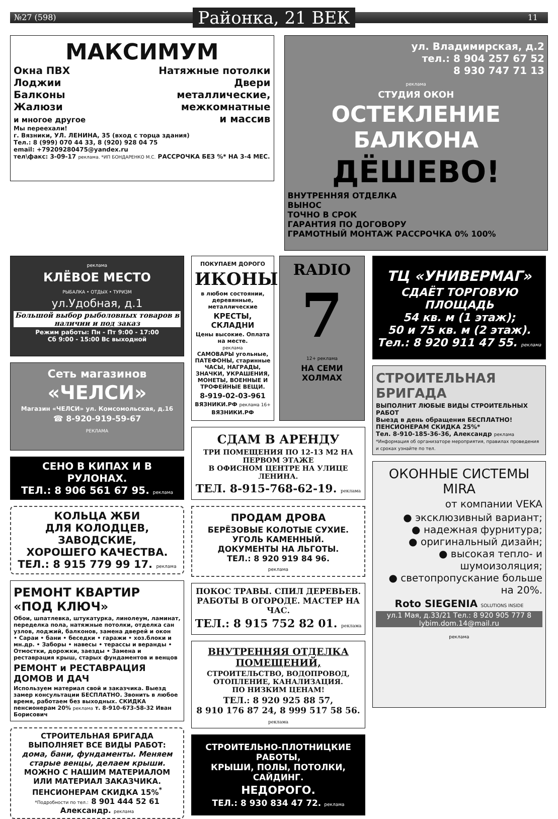№27 (598)
Районка, 21 ВЕК
11
МАКСИМУМ
Окна ПВХ
Лоджии
Балконы
Жалюзи
и многое другое
Натяжные потолки
Двери
металлические,
межкомнатные
и массив
Мы переехали!
г. Вязники, УЛ. ЛЕНИНА, 35 (вход с торца здания)
Тел.: 8 (999) 070 44 33, 8 (920) 928 04 75
email: +79209280475@yandex.ru
тел\факс: 3-09-17 реклама. *ИП БОНДАРЕНКО М.С. РАССРОЧКА БЕЗ %* НА 3-4 МЕС.
ул. Владимирская, д.2
тел.: 8 904 257 67 52
8 930 747 71 13
реклама
СТУДИЯ ОКОН
ОСТЕКЛЕНИЕ БАЛКОНА
ДЁШЕВО!
ВНУТРЕННЯЯ ОТДЕЛКА
ВЫНОС
ТОЧНО В СРОК
ГАРАНТИЯ ПО ДОГОВОРУ
ГРАМОТНЫЙ МОНТАЖ РАССРОЧКА 0% 100%
реклама
КЛЁВОЕ МЕСТО
РЫБАЛКА • ОТДЫХ • ТУРИЗМ
ул.Удобная, д.1
Большой выбор рыболовных товаров в наличии и под заказ
Режим работы: Пн - Пт 9:00 - 17:00
Сб 9:00 - 15:00 Вс выходной
Сеть магазинов
«ЧЕЛСИ»
Магазин «ЧЕЛСИ» ул. Комсомольская, д.16
☎ 8-920-919-59-67
РЕКЛАМА
СЕНО В КИПАХ И В РУЛОНАХ.
ТЕЛ.: 8 906 561 67 95. реклама
КОЛЬЦА ЖБИ
ДЛЯ КОЛОДЦЕВ, ЗАВОДСКИЕ,
ХОРОШЕГО КАЧЕСТВА.
ТЕЛ.: 8 915 779 99 17. реклама
РЕМОНТ КВАРТИР «ПОД КЛЮЧ»
Обои, шпатлевка, штукатурка, линолеум, ламинат, переделка пола, натяжные потолки, отделка сан узлов, лоджий, балконов, замена дверей и окон
• Сараи • бани • беседки • гаражи • хоз.блоки и мн.др. • Заборы • навесы • терассы и веранды • Отмостки, дорожки, заезды • Замена и реставрация крыш, старых фундаментов и венцов
РЕМОНТ и РЕСТАВРАЦИЯ ДОМОВ И ДАЧ
Используем материал свой и заказчика. Выезд замер консультации БЕСПЛАТНО. Звонить в любое время, работаем без выходных. СКИДКА пенсионерам 20% реклама т. 8-910-673-58-32 Иван Борисович
СТРОИТЕЛЬНАЯ БРИГАДА
ВЫПОЛНЯЕТ ВСЕ ВИДЫ РАБОТ:
дома, бани, фундаменты. Меняем старые венцы, делаем крыши.
МОЖНО С НАШИМ МАТЕРИАЛОМ ИЛИ МАТЕРИАЛ ЗАКАЗЧИКА.
ПЕНСИОНЕРАМ СКИДКА 15%<sup>*</sup>
*Подробности по тел.: 8 901 444 52 61
Александр. реклама
ПОКУПАЕМ ДОРОГО
ИКОНЫ
в любом состоянии, деревянные, металлические
КРЕСТЫ, СКЛАДНИ
Цены высокие. Оплата на месте.
реклама
САМОВАРЫ угольные, ПАТЕФОНЫ, старинные ЧАСЫ, НАГРАДЫ, ЗНАЧКИ, УКРАШЕНИЯ, МОНЕТЫ, ВОЕННЫЕ И ТРОФЕЙНЫЕ ВЕЩИ.
8-919-02-03-961
ВЯЗНИКИ.РФ реклама 16+
ВЯЗНИКИ.РФ
RADIO
7
12+ реклама
НА СЕМИ ХОЛМАХ
СДАМ В АРЕНДУ
ТРИ ПОМЕЩЕНИЯ ПО 12-13 М2 НА ПЕРВОМ ЭТАЖЕ
В ОФИСНОМ ЦЕНТРЕ НА УЛИЦЕ ЛЕНИНА.
ТЕЛ. 8-915-768-62-19. реклама
ПРОДАМ ДРОВА
БЕРЁЗОВЫЕ КОЛОТЫЕ СУХИЕ.
УГОЛЬ КАМЕННЫЙ.
ДОКУМЕНТЫ НА ЛЬГОТЫ.
ТЕЛ.: 8 920 919 84 96.
реклама
ПОКОС ТРАВЫ. СПИЛ ДЕРЕВЬЕВ.
РАБОТЫ В ОГОРОДЕ. МАСТЕР НА ЧАС.
ТЕЛ.: 8 915 752 82 01. реклама
ВНУТРЕННЯЯ ОТДЕЛКА ПОМЕЩЕНИЙ,
СТРОИТЕЛЬСТВО, ВОДОПРОВОД,
ОТОПЛЕНИЕ, КАНАЛИЗАЦИЯ.
ПО НИЗКИМ ЦЕНАМ!
ТЕЛ.: 8 920 925 88 57,
8 910 176 87 24, 8 999 517 58 56.
реклама
СТРОИТЕЛЬНО-ПЛОТНИЦКИЕ РАБОТЫ,
КРЫШИ, ПОЛЫ, ПОТОЛКИ, САЙДИНГ.
НЕДОРОГО.
ТЕЛ.: 8 930 834 47 72. реклама
ТЦ «УНИВЕРМАГ»
СДАЁТ ТОРГОВУЮ ПЛОЩАДЬ
54 кв. м (1 этаж);
50 и 75 кв. м (2 этаж).
Тел.: 8 920 911 47 55. реклама
СТРОИТЕЛЬНАЯ БРИГАДА
ВЫПОЛНИТ ЛЮБЫЕ ВИДЫ СТРОИТЕЛЬНЫХ РАБОТ
Выезд в день обращения БЕСПЛАТНО!
ПЕНСИОНЕРАМ СКИДКА 25%*
Тел. 8-910-185-36-36, Александр реклама
*Информация об организаторе мероприятия, правилах проведения и сроках узнайте по тел.
ОКОННЫЕ СИСТЕМЫ MIRA
от компании VEKA
● эксклюзивный вариант;
● надежная фурнитура;
● оригинальный дизайн;
● высокая тепло- и шумоизоляция;
● светопропускание больше на 20%.
Roto SIEGENIA SOLUTIONS INSIDE
ул.1 Мая, д.33/21 Тел.: 8 920 905 777 8
lybim.dom.14@mail.ru
реклама